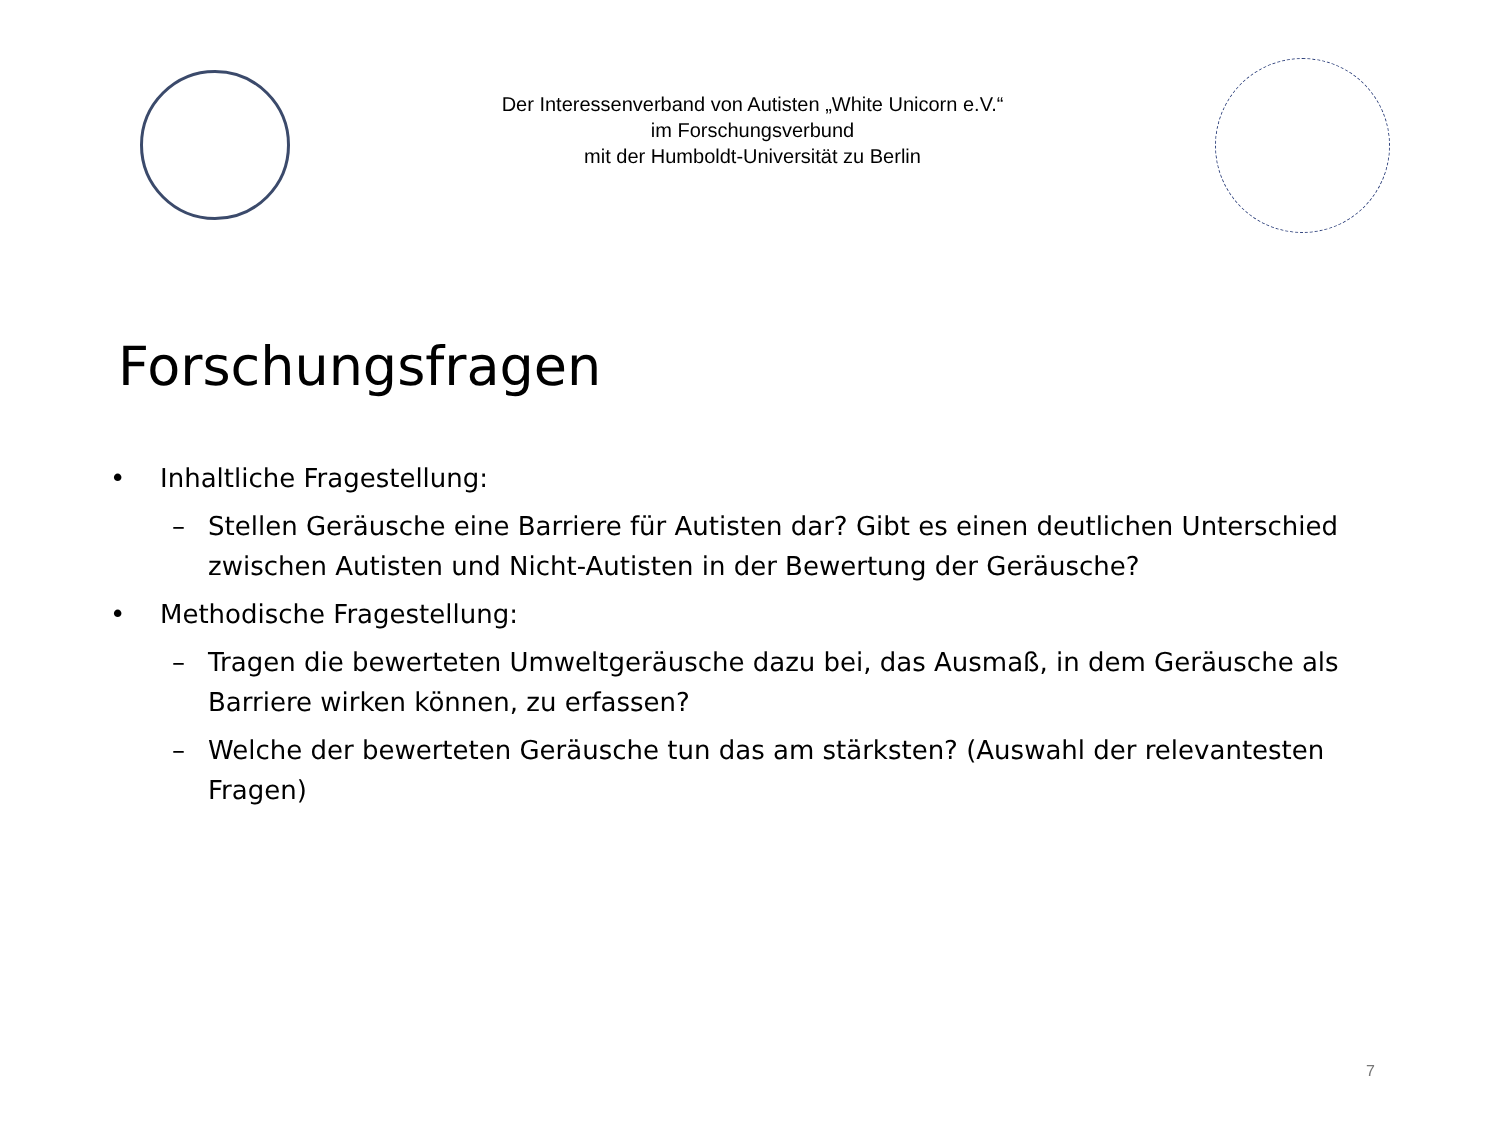Der Interessenverband von Autisten „White Unicorn e.V.“
im Forschungsverbund
mit der Humboldt-Universität zu Berlin
Forschungsfragen
• Inhaltliche Fragestellung:
– Stellen Geräusche eine Barriere für Autisten dar? Gibt es einen deutlichen Unterschied zwischen Autisten und Nicht-Autisten in der Bewertung der Geräusche?
• Methodische Fragestellung:
– Tragen die bewerteten Umweltgeräusche dazu bei, das Ausmaß, in dem Geräusche als Barriere wirken können, zu erfassen?
– Welche der bewerteten Geräusche tun das am stärksten? (Auswahl der relevantesten Fragen)
7